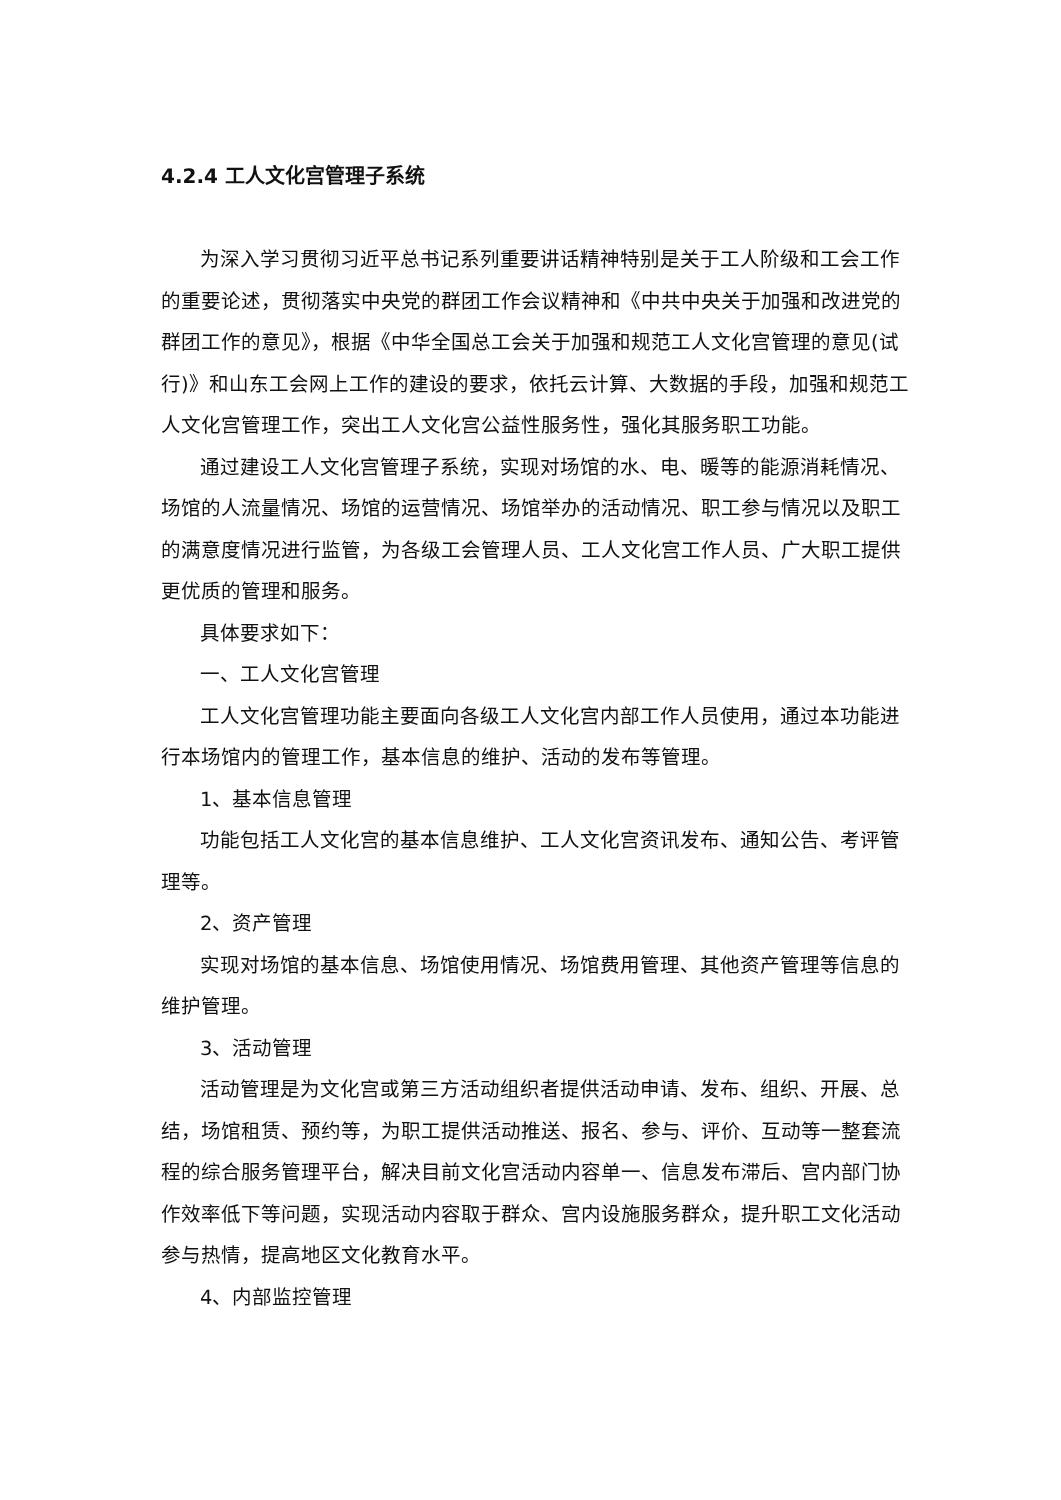4.2.4 工人文化宫管理子系统
为深入学习贯彻习近平总书记系列重要讲话精神特别是关于工人阶级和工会工作的重要论述，贯彻落实中央党的群团工作会议精神和《中共中央关于加强和改进党的群团工作的意见》，根据《中华全国总工会关于加强和规范工人文化宫管理的意见(试行)》和山东工会网上工作的建设的要求，依托云计算、大数据的手段，加强和规范工人文化宫管理工作，突出工人文化宫公益性服务性，强化其服务职工功能。
通过建设工人文化宫管理子系统，实现对场馆的水、电、暖等的能源消耗情况、场馆的人流量情况、场馆的运营情况、场馆举办的活动情况、职工参与情况以及职工的满意度情况进行监管，为各级工会管理人员、工人文化宫工作人员、广大职工提供更优质的管理和服务。
具体要求如下：
一、工人文化宫管理
工人文化宫管理功能主要面向各级工人文化宫内部工作人员使用，通过本功能进行本场馆内的管理工作，基本信息的维护、活动的发布等管理。
1、基本信息管理
功能包括工人文化宫的基本信息维护、工人文化宫资讯发布、通知公告、考评管理等。
2、资产管理
实现对场馆的基本信息、场馆使用情况、场馆费用管理、其他资产管理等信息的维护管理。
3、活动管理
活动管理是为文化宫或第三方活动组织者提供活动申请、发布、组织、开展、总结，场馆租赁、预约等，为职工提供活动推送、报名、参与、评价、互动等一整套流程的综合服务管理平台，解决目前文化宫活动内容单一、信息发布滞后、宫内部门协作效率低下等问题，实现活动内容取于群众、宫内设施服务群众，提升职工文化活动参与热情，提高地区文化教育水平。
4、内部监控管理